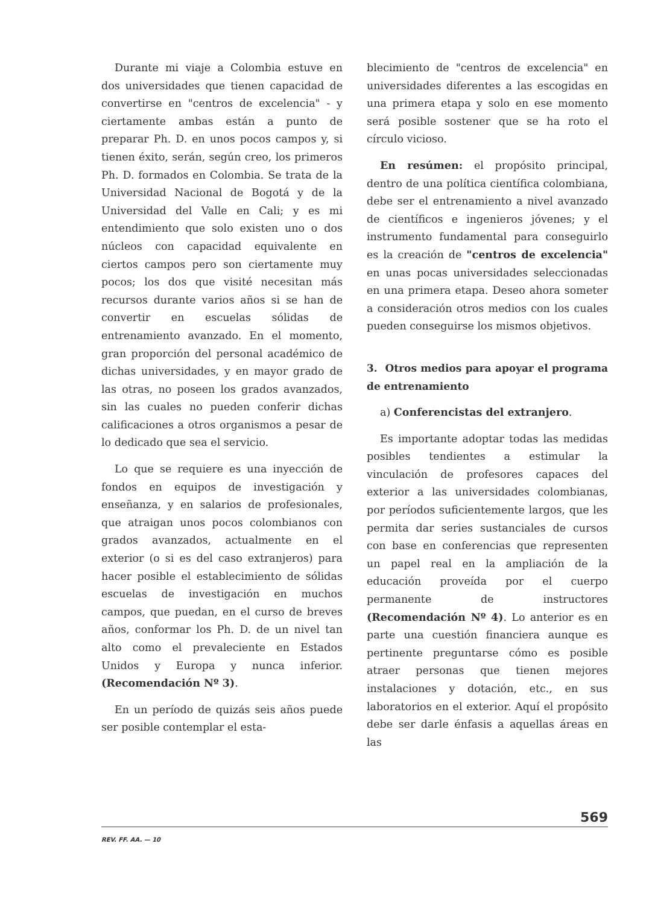Durante mi viaje a Colombia estuve en dos universidades que tienen capacidad de convertirse en "centros de excelencia" - y ciertamente ambas están a punto de preparar Ph. D. en unos pocos campos y, si tienen éxito, serán, según creo, los primeros Ph. D. formados en Colombia. Se trata de la Universidad Nacional de Bogotá y de la Universidad del Valle en Cali; y es mi entendimiento que solo existen uno o dos núcleos con capacidad equivalente en ciertos campos pero son ciertamente muy pocos; los dos que visité necesitan más recursos durante varios años si se han de convertir en escuelas sólidas de entrenamiento avanzado. En el momento, gran proporción del personal académico de dichas universidades, y en mayor grado de las otras, no poseen los grados avanzados, sin las cuales no pueden conferir dichas calificaciones a otros organismos a pesar de lo dedicado que sea el servicio.
Lo que se requiere es una inyección de fondos en equipos de investigación y enseñanza, y en salarios de profesionales, que atraigan unos pocos colombianos con grados avanzados, actualmente en el exterior (o si es del caso extranjeros) para hacer posible el establecimiento de sólidas escuelas de investigación en muchos campos, que puedan, en el curso de breves años, conformar los Ph. D. de un nivel tan alto como el prevaleciente en Estados Unidos y Europa y nunca inferior. (Recomendación Nº 3).
En un período de quizás seis años puede ser posible contemplar el esta-
blecimiento de "centros de excelencia" en universidades diferentes a las escogidas en una primera etapa y solo en ese momento será posible sostener que se ha roto el círculo vicioso.
En resúmen: el propósito principal, dentro de una política científica colombiana, debe ser el entrenamiento a nivel avanzado de científicos e ingenieros jóvenes; y el instrumento fundamental para conseguirlo es la creación de "centros de excelencia" en unas pocas universidades seleccionadas en una primera etapa. Deseo ahora someter a consideración otros medios con los cuales pueden conseguirse los mismos objetivos.
3. Otros medios para apoyar el programa de entrenamiento
a) Conferencistas del extranjero.
Es importante adoptar todas las medidas posibles tendientes a estimular la vinculación de profesores capaces del exterior a las universidades colombianas, por períodos suficientemente largos, que les permita dar series sustanciales de cursos con base en conferencias que representen un papel real en la ampliación de la educación proveída por el cuerpo permanente de instructores (Recomendación Nº 4). Lo anterior es en parte una cuestión financiera aunque es pertinente preguntarse cómo es posible atraer personas que tienen mejores instalaciones y dotación, etc., en sus laboratorios en el exterior. Aquí el propósito debe ser darle énfasis a aquellas áreas en las
569
REV. FF. AA. — 10